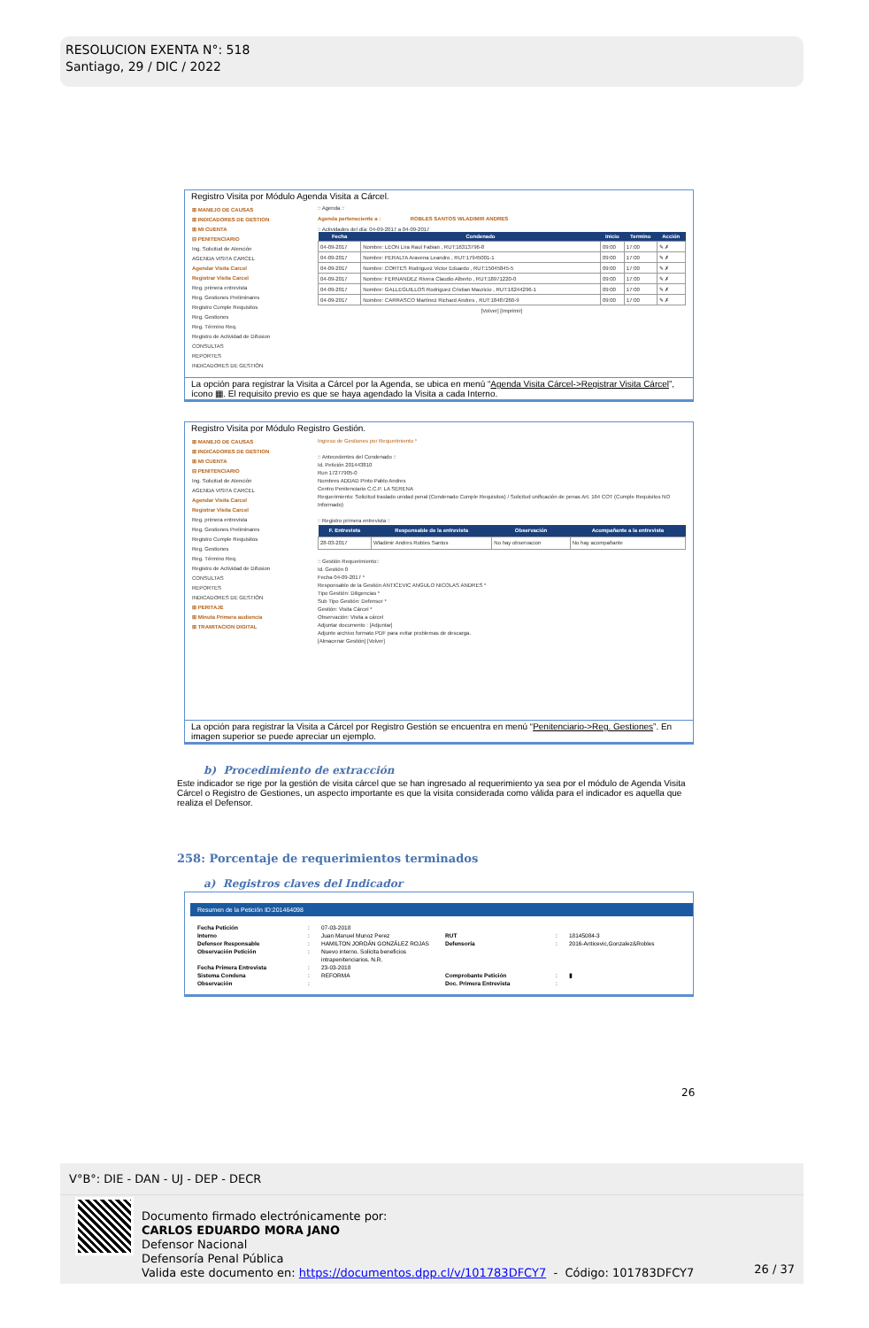RESOLUCION EXENTA N°: 518
Santiago, 29 / DIC / 2022
Registro Visita por Módulo Agenda Visita a Cárcel.
⊞ MANEJO DE CAUSAS
⊞ INDICADORES DE GESTION
⊞ MI CUENTA
⊟ PENITENCIARIO
Ing. Solicitud de Atención
AGENDA VISITA CARCEL
Agendar Visita Carcel
Registrar Visita Carcel
Reg. primera entrevista
Reg. Gestiones Preliminares
Registro Cumple Requisitos
Reg. Gestiones
Reg. Término Req.
Registro de Actividad de Difusion
CONSULTAS
REPORTES
INDICADORES DE GESTIÓN
:: Agenda ::
Agenda perteneciente a : ROBLES SANTOS WLADIMIR ANDRES
:: Actividades del día: 04-09-2017 a 04-09-2017
| Fecha | Condenado | Inicio | Termino | Acción |
| --- | --- | --- | --- | --- |
| 04-09-2017 | Nombre: LEON Lira Raul Fabian , RUT:16313796-8 | 09:00 | 17:00 | ✎ ✗ |
| 04-09-2017 | Nombre: PERALTA Aravena Leandro , RUT:17945001-1 | 09:00 | 17:00 | ✎ ✗ |
| 04-09-2017 | Nombre: CORTES Rodriguez Victor Eduardo , RUT:15045845-5 | 09:00 | 17:00 | ✎ ✗ |
| 04-09-2017 | Nombre: FERNANDEZ Rivera Claudio Alberto , RUT:18971220-0 | 09:00 | 17:00 | ✎ ✗ |
| 04-09-2017 | Nombre: GALLEGUILLOS Rodriguez Cristian Mauricio , RUT:16244296-1 | 09:00 | 17:00 | ✎ ✗ |
| 04-09-2017 | Nombre: CARRASCO Martinez Richard Andres , RUT:18487260-9 | 09:00 | 17:00 | ✎ ✗ |
[Volver] [Imprimir]
La opción para registrar la Visita a Cárcel por la Agenda, se ubica en menú “Agenda Visita Cárcel->Registrar Visita Cárcel”, ícono ▦. El requisito previo es que se haya agendado la Visita a cada Interno.
Registro Visita por Módulo Registro Gestión.
⊞ MANEJO DE CAUSAS
⊞ INDICADORES DE GESTION
⊞ MI CUENTA
⊟ PENITENCIARIO
Ing. Solicitud de Atención
AGENDA VISITA CARCEL
Agendar Visita Carcel
Registrar Visita Carcel
Reg. primera entrevista
Reg. Gestiones Preliminares
Registro Cumple Requisitos
Reg. Gestiones
Reg. Término Req.
Registro de Actividad de Difusion
CONSULTAS
REPORTES
INDICADORES DE GESTIÓN
⊞ PERITAJE
⊞ Minuta Primera audiencia
⊞ TRAMITACION DIGITAL
Ingreso de Gestiones por Requerimiento *
:: Antecedentes del Condenado ::
Id. Petición 201443810
Run 17277905-0
Nombres ADDAD Pinto Pablo Andres
Centro Penitenciario C.C.P. LA SERENA
Requerimiento: Solicitud traslado unidad penal (Condenado Cumple Requisitos) / Solicitud unificación de penas Art. 164 COT (Cumple Requisitos NO Informado)
:: Registro primera entrevista ::
| F. Entrevista | Responsable de la entrevista | Observación | Acompañante a la entrevista |
| --- | --- | --- | --- |
| 28-03-2017 | Wladimir Andres Robles Santos | No hay observacion | No hay acompañante |
:: Gestión Requerimiento::
Id. Gestión 0
Fecha 04-09-2017 *
Responsable de la Gestión ANTICEVIC ANGULO NICOLAS ANDRES *
Tipo Gestión: Diligencias *
Sub Tipo Gestión: Defensor *
Gestión: Visita Cárcel *
Observación: Visita a cárcel
Adjuntar documento : [Adjuntar]
Adjunte archivo formato PDF para evitar problemas de descarga.
[Almacenar Gestión] [Volver]
La opción para registrar la Visita a Cárcel por Registro Gestión se encuentra en menú “Penitenciario->Reg. Gestiones”. En imagen superior se puede apreciar un ejemplo.
b) Procedimiento de extracción
Este indicador se rige por la gestión de visita cárcel que se han ingresado al requerimiento ya sea por el módulo de Agenda Visita Cárcel o Registro de Gestiones, un aspecto importante es que la visita considerada como válida para el indicador es aquella que realiza el Defensor.
258: Porcentaje de requerimientos terminados
a) Registros claves del Indicador
Resumen de la Petición ID:201464098
Fecha Petición: 07-03-2018 Interno: Juan Manuel Munoz Perez RUT: 18145084-3 Defensor Responsable: HAMILTON JORDÁN GONZÁLEZ ROJAS Defensoría: 2016-Anticevic,Gonzalez&Robles Observación Petición: Nuevo interno. Solicita beneficios intrapenitenciarios. N.R. Fecha Primera Entrevista: 23-03-2018 Sistema Condena: REFORMA Comprobante Petición: ▮ Observación: Doc. Primera Entrevista:
26
V°B°: DIE - DAN - UJ - DEP - DECR
Documento firmado electrónicamente por:
CARLOS EDUARDO MORA JANO
Defensor Nacional
Defensoría Penal Pública
Valida este documento en: https://documentos.dpp.cl/v/101783DFCY7 - Código: 101783DFCY7
26 / 37